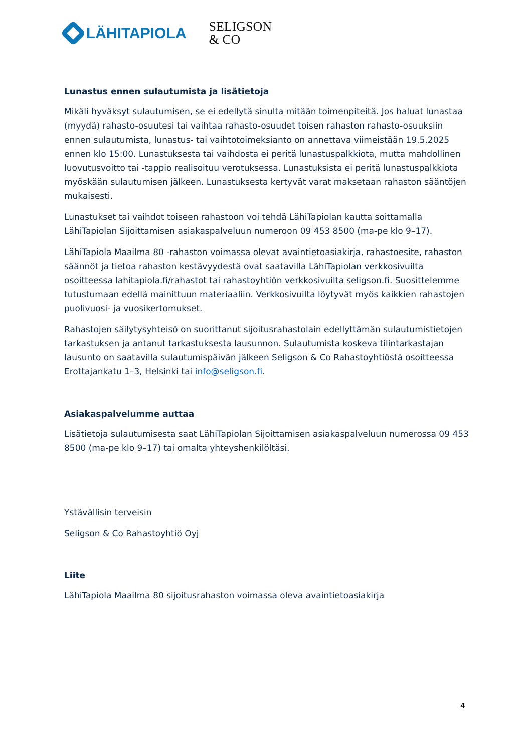LÄHITAPIOLA
SELIGSON
& CO
Lunastus ennen sulautumista ja lisätietoja
Mikäli hyväksyt sulautumisen, se ei edellytä sinulta mitään toimenpiteitä. Jos haluat lunastaa (myydä) rahasto-osuutesi tai vaihtaa rahasto-osuudet toisen rahaston rahasto-osuuksiin ennen sulautumista, lunastus- tai vaihtotoimeksianto on annettava viimeistään 19.5.2025 ennen klo 15:00. Lunastuksesta tai vaihdosta ei peritä lunastuspalkkiota, mutta mahdollinen luovutusvoitto tai -tappio realisoituu verotuksessa. Lunastuksista ei peritä lunastuspalkkiota myöskään sulautumisen jälkeen. Lunastuksesta kertyvät varat maksetaan rahaston sääntöjen mukaisesti.
Lunastukset tai vaihdot toiseen rahastoon voi tehdä LähiTapiolan kautta soittamalla LähiTapiolan Sijoittamisen asiakaspalveluun numeroon 09 453 8500 (ma-pe klo 9–17).
LähiTapiola Maailma 80 -rahaston voimassa olevat avaintietoasiakirja, rahastoesite, rahaston säännöt ja tietoa rahaston kestävyydestä ovat saatavilla LähiTapiolan verkkosivuilta osoitteessa lahitapiola.fi/rahastot tai rahastoyhtiön verkkosivuilta seligson.fi. Suosittelemme tutustumaan edellä mainittuun materiaaliin. Verkkosivuilta löytyvät myös kaikkien rahastojen puolivuosi- ja vuosikertomukset.
Rahastojen säilytysyhteisö on suorittanut sijoitusrahastolain edellyttämän sulautumistietojen tarkastuksen ja antanut tarkastuksesta lausunnon. Sulautumista koskeva tilintarkastajan lausunto on saatavilla sulautumispäivän jälkeen Seligson & Co Rahastoyhtiöstä osoitteessa Erottajankatu 1–3, Helsinki tai info@seligson.fi.
Asiakaspalvelumme auttaa
Lisätietoja sulautumisesta saat LähiTapiolan Sijoittamisen asiakaspalveluun numerossa 09 453 8500 (ma-pe klo 9–17) tai omalta yhteyshenkilöltäsi.
Ystävällisin terveisin
Seligson & Co Rahastoyhtiö Oyj
Liite
LähiTapiola Maailma 80 sijoitusrahaston voimassa oleva avaintietoasiakirja
4